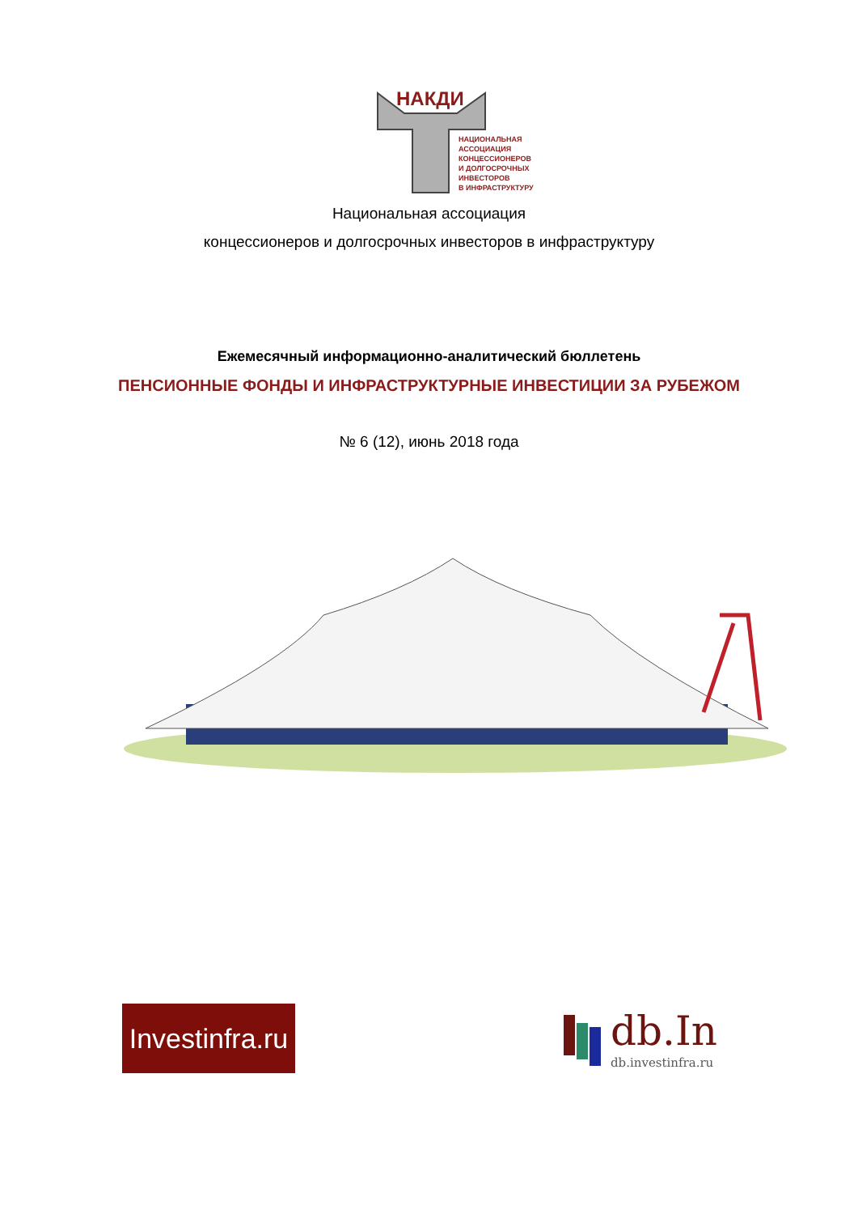НАКДИ
НАЦИОНАЛЬНАЯ
АССОЦИАЦИЯ
КОНЦЕССИОНЕРОВ
И ДОЛГОСРОЧНЫХ
ИНВЕСТОРОВ
В ИНФРАСТРУКТУРУ
Национальная ассоциация
концессионеров и долгосрочных инвесторов в инфраструктуру
Ежемесячный информационно-аналитический бюллетень
ПЕНСИОННЫЕ ФОНДЫ И ИНФРАСТРУКТУРНЫЕ ИНВЕСТИЦИИ ЗА РУБЕЖОМ
№ 6 (12), июнь 2018 года
Investinfra.ru
db.In
db.investinfra.ru